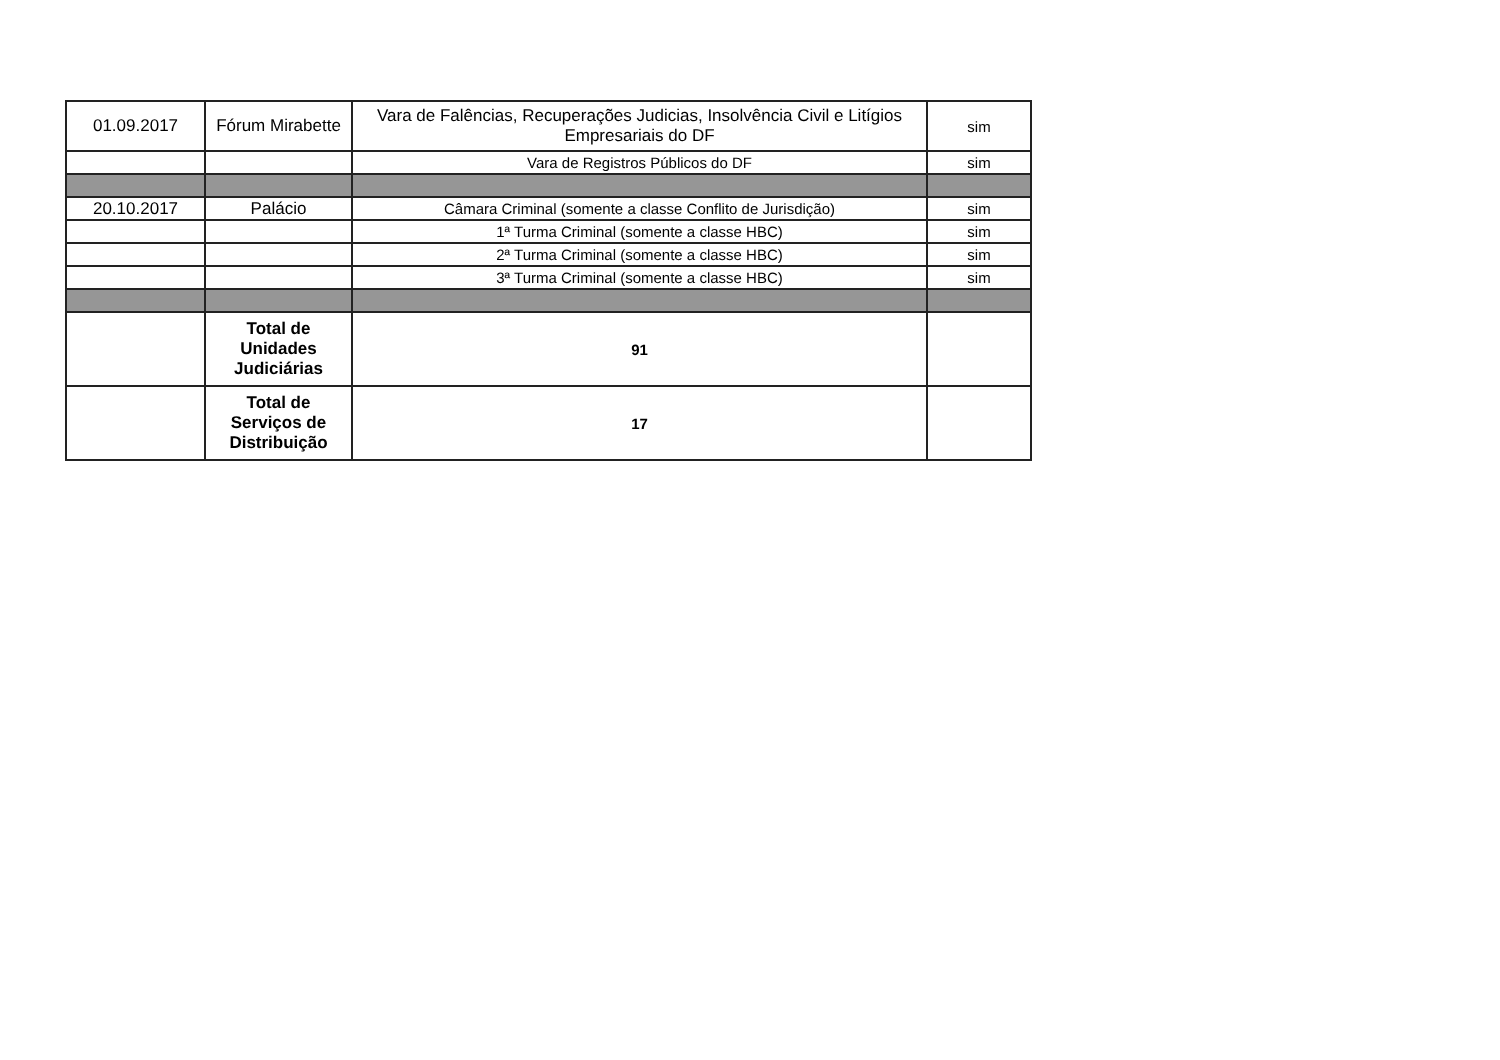| 01.09.2017 | Fórum Mirabette | Vara de Falências, Recuperações Judicias, Insolvência Civil e Litígios Empresariais do DF | sim |
| | | Vara de Registros Públicos do DF | sim |
| 20.10.2017 | Palácio | Câmara Criminal (somente a classe Conflito de Jurisdição) | sim |
| | | 1ª Turma Criminal (somente a classe HBC) | sim |
| | | 2ª Turma Criminal (somente a classe HBC) | sim |
| | | 3ª Turma Criminal (somente a classe HBC) | sim |
| | Total de Unidades Judiciárias | 91 | |
| | Total de Serviços de Distribuição | 17 | |